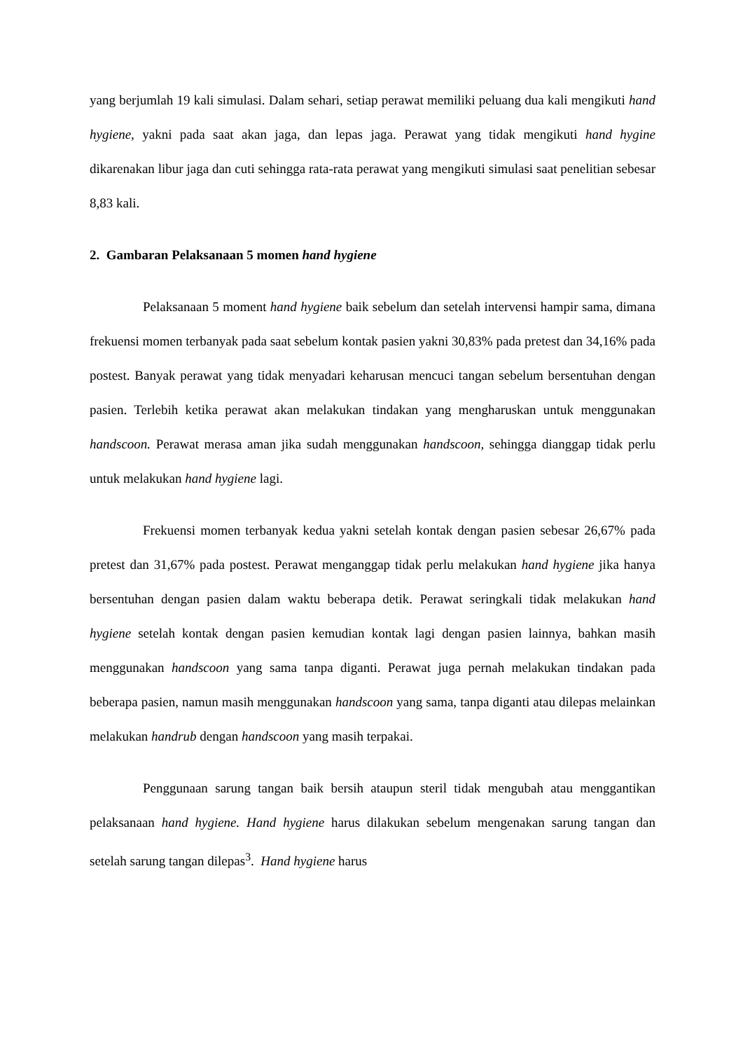yang berjumlah 19 kali simulasi. Dalam sehari, setiap perawat memiliki peluang dua kali mengikuti hand hygiene, yakni pada saat akan jaga, dan lepas jaga. Perawat yang tidak mengikuti hand hygine dikarenakan libur jaga dan cuti sehingga rata-rata perawat yang mengikuti simulasi saat penelitian sebesar 8,83 kali.
2. Gambaran Pelaksanaan 5 momen hand hygiene
Pelaksanaan 5 moment hand hygiene baik sebelum dan setelah intervensi hampir sama, dimana frekuensi momen terbanyak pada saat sebelum kontak pasien yakni 30,83% pada pretest dan 34,16% pada postest. Banyak perawat yang tidak menyadari keharusan mencuci tangan sebelum bersentuhan dengan pasien. Terlebih ketika perawat akan melakukan tindakan yang mengharuskan untuk menggunakan handscoon. Perawat merasa aman jika sudah menggunakan handscoon, sehingga dianggap tidak perlu untuk melakukan hand hygiene lagi.
Frekuensi momen terbanyak kedua yakni setelah kontak dengan pasien sebesar 26,67% pada pretest dan 31,67% pada postest. Perawat menganggap tidak perlu melakukan hand hygiene jika hanya bersentuhan dengan pasien dalam waktu beberapa detik. Perawat seringkali tidak melakukan hand hygiene setelah kontak dengan pasien kemudian kontak lagi dengan pasien lainnya, bahkan masih menggunakan handscoon yang sama tanpa diganti. Perawat juga pernah melakukan tindakan pada beberapa pasien, namun masih menggunakan handscoon yang sama, tanpa diganti atau dilepas melainkan melakukan handrub dengan handscoon yang masih terpakai.
Penggunaan sarung tangan baik bersih ataupun steril tidak mengubah atau menggantikan pelaksanaan hand hygiene. Hand hygiene harus dilakukan sebelum mengenakan sarung tangan dan setelah sarung tangan dilepas<sup>3</sup>. Hand hygiene harus